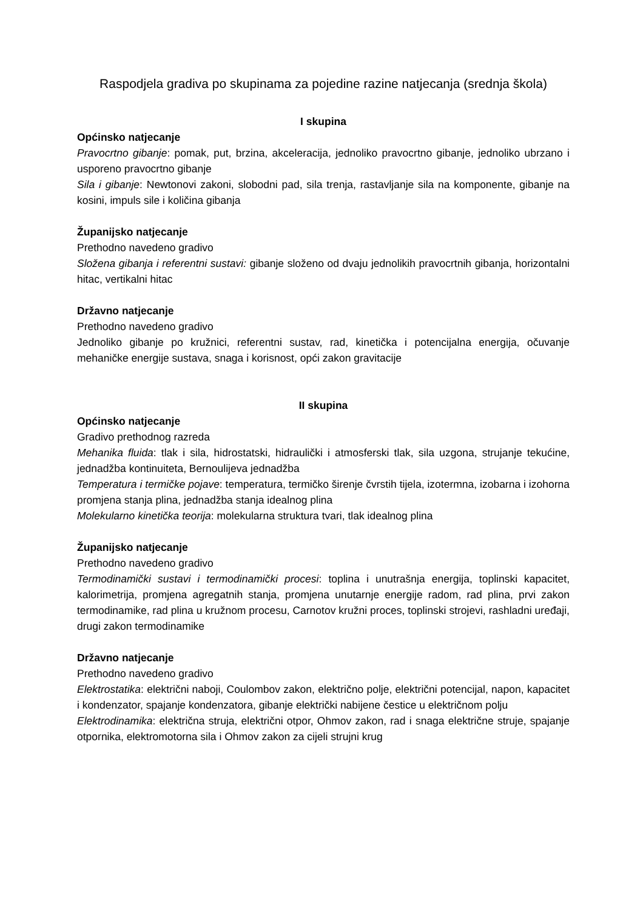Raspodjela gradiva po skupinama za pojedine razine natjecanja (srednja škola)
I skupina
Općinsko natjecanje
Pravocrtno gibanje: pomak, put, brzina, akceleracija, jednoliko pravocrtno gibanje, jednoliko ubrzano i usporeno pravocrtno gibanje
Sila i gibanje: Newtonovi zakoni, slobodni pad, sila trenja, rastavljanje sila na komponente, gibanje na kosini, impuls sile i količina gibanja
Županijsko natjecanje
Prethodno navedeno gradivo
Složena gibanja i referentni sustavi: gibanje složeno od dvaju jednolikih pravocrtnih gibanja, horizontalni hitac, vertikalni hitac
Državno natjecanje
Prethodno navedeno gradivo
Jednoliko gibanje po kružnici, referentni sustav, rad, kinetička i potencijalna energija, očuvanje mehaničke energije sustava, snaga i korisnost, opći zakon gravitacije
II skupina
Općinsko natjecanje
Gradivo prethodnog razreda
Mehanika fluida: tlak i sila, hidrostatski, hidraulički i atmosferski tlak, sila uzgona, strujanje tekućine, jednadžba kontinuiteta, Bernoulijeva jednadžba
Temperatura i termičke pojave: temperatura, termičko širenje čvrstih tijela, izotermna, izobarna i izohorna promjena stanja plina, jednadžba stanja idealnog plina
Molekularno kinetička teorija: molekularna struktura tvari, tlak idealnog plina
Županijsko natjecanje
Prethodno navedeno gradivo
Termodinamički sustavi i termodinamički procesi: toplina i unutrašnja energija, toplinski kapacitet, kalorimetrija, promjena agregatnih stanja, promjena unutarnje energije radom, rad plina, prvi zakon termodinamike, rad plina u kružnom procesu, Carnotov kružni proces, toplinski strojevi, rashladni uređaji, drugi zakon termodinamike
Državno natjecanje
Prethodno navedeno gradivo
Elektrostatika: električni naboji, Coulombov zakon, električno polje, električni potencijal, napon, kapacitet i kondenzator, spajanje kondenzatora, gibanje električki nabijene čestice u električnom polju
Elektrodinamika: električna struja, električni otpor, Ohmov zakon, rad i snaga električne struje, spajanje otpornika, elektromotorna sila i Ohmov zakon za cijeli strujni krug